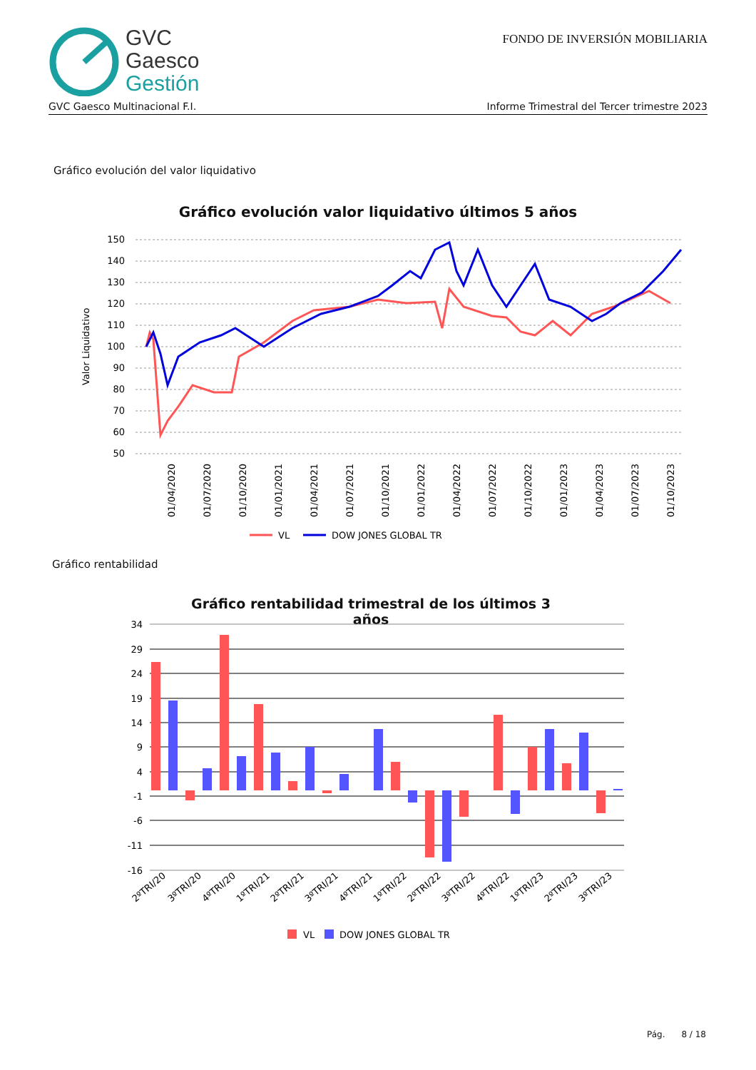GVC
Gaesco
Gestión
FONDO DE INVERSIÓN MOBILIARIA
GVC Gaesco Multinacional F.I. Informe Trimestral del Tercer trimestre 2023
Gráfico evolución del valor liquidativo
Gráfico evolución valor liquidativo últimos 5 años
Valor Liquidativo
150
140
130
120
110
100
90
80
70
60
50
01/04/2020
01/07/2020
01/10/2020
01/01/2021
01/04/2021
01/07/2021
01/10/2021
01/01/2022
01/04/2022
01/07/2022
01/10/2022
01/01/2023
01/04/2023
01/07/2023
01/10/2023
VL
DOW JONES GLOBAL TR
Gráfico rentabilidad
Gráfico rentabilidad trimestral de los últimos 3 años
34
29
24
19
14
9
4
-1
-6
-11
-16
2ºTRI/20
3ºTRI/20
4ºTRI/20
1ºTRI/21
2ºTRI/21
3ºTRI/21
4ºTRI/21
1ºTRI/22
2ºTRI/22
3ºTRI/22
4ºTRI/22
1ºTRI/23
2ºTRI/23
3ºTRI/23
VL
DOW JONES GLOBAL TR
Pág. 8 / 18